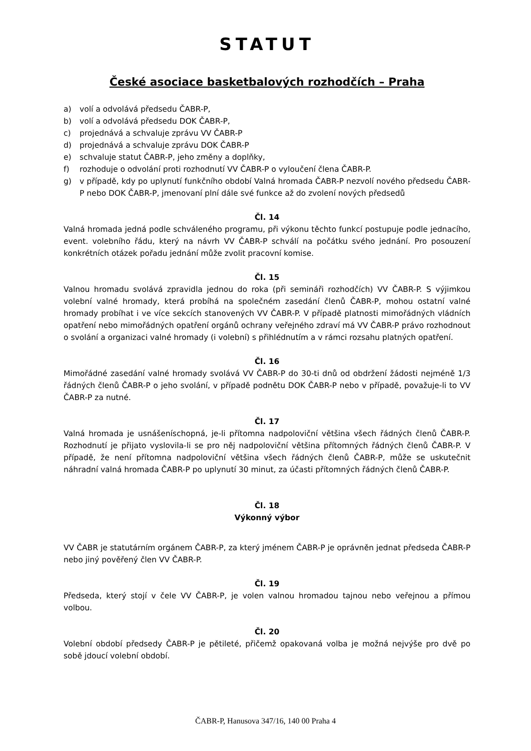STATUT
České asociace basketbalových rozhodčích – Praha
a) volí a odvolává předsedu ČABR-P,
b) volí a odvolává předsedu DOK ČABR-P,
c) projednává a schvaluje zprávu VV ČABR-P
d) projednává a schvaluje zprávu DOK ČABR-P
e) schvaluje statut ČABR-P, jeho změny a doplňky,
f) rozhoduje o odvolání proti rozhodnutí VV ČABR-P o vyloučení člena ČABR-P.
g) v případě, kdy po uplynutí funkčního období Valná hromada ČABR-P nezvolí nového předsedu ČABR-P nebo DOK ČABR-P, jmenovaní plní dále své funkce až do zvolení nových předsedů
Čl. 14
Valná hromada jedná podle schváleného programu, při výkonu těchto funkcí postupuje podle jednacího, event. volebního řádu, který na návrh VV ČABR-P schválí na počátku svého jednání. Pro posouzení konkrétních otázek pořadu jednání může zvolit pracovní komise.
Čl. 15
Valnou hromadu svolává zpravidla jednou do roka (při semináři rozhodčích) VV ČABR-P. S výjimkou volební valné hromady, která probíhá na společném zasedání členů ČABR-P, mohou ostatní valné hromady probíhat i ve více sekcích stanovených VV ČABR-P. V případě platnosti mimořádných vládních opatření nebo mimořádných opatření orgánů ochrany veřejného zdraví má VV ČABR-P právo rozhodnout o svolání a organizaci valné hromady (i volební) s přihlédnutím a v rámci rozsahu platných opatření.
Čl. 16
Mimořádné zasedání valné hromady svolává VV ČABR-P do 30-ti dnů od obdržení žádosti nejméně 1/3 řádných členů ČABR-P o jeho svolání, v případě podnětu DOK ČABR-P nebo v případě, považuje-li to VV ČABR-P za nutné.
Čl. 17
Valná hromada je usnášeníschopná, je-li přítomna nadpoloviční většina všech řádných členů ČABR-P. Rozhodnutí je přijato vyslovila-li se pro něj nadpoloviční většina přítomných řádných členů ČABR-P. V případě, že není přítomna nadpoloviční většina všech řádných členů ČABR-P, může se uskutečnit náhradní valná hromada ČABR-P po uplynutí 30 minut, za účasti přítomných řádných členů ČABR-P.
Čl. 18
Výkonný výbor
VV ČABR je statutárním orgánem ČABR-P, za který jménem ČABR-P je oprávněn jednat předseda ČABR-P nebo jiný pověřený člen VV ČABR-P.
Čl. 19
Předseda, který stojí v čele VV ČABR-P, je volen valnou hromadou tajnou nebo veřejnou a přímou volbou.
Čl. 20
Volební období předsedy ČABR-P je pětileté, přičemž opakovaná volba je možná nejvýše pro dvě po sobě jdoucí volební období.
ČABR-P, Hanusova 347/16, 140 00 Praha 4